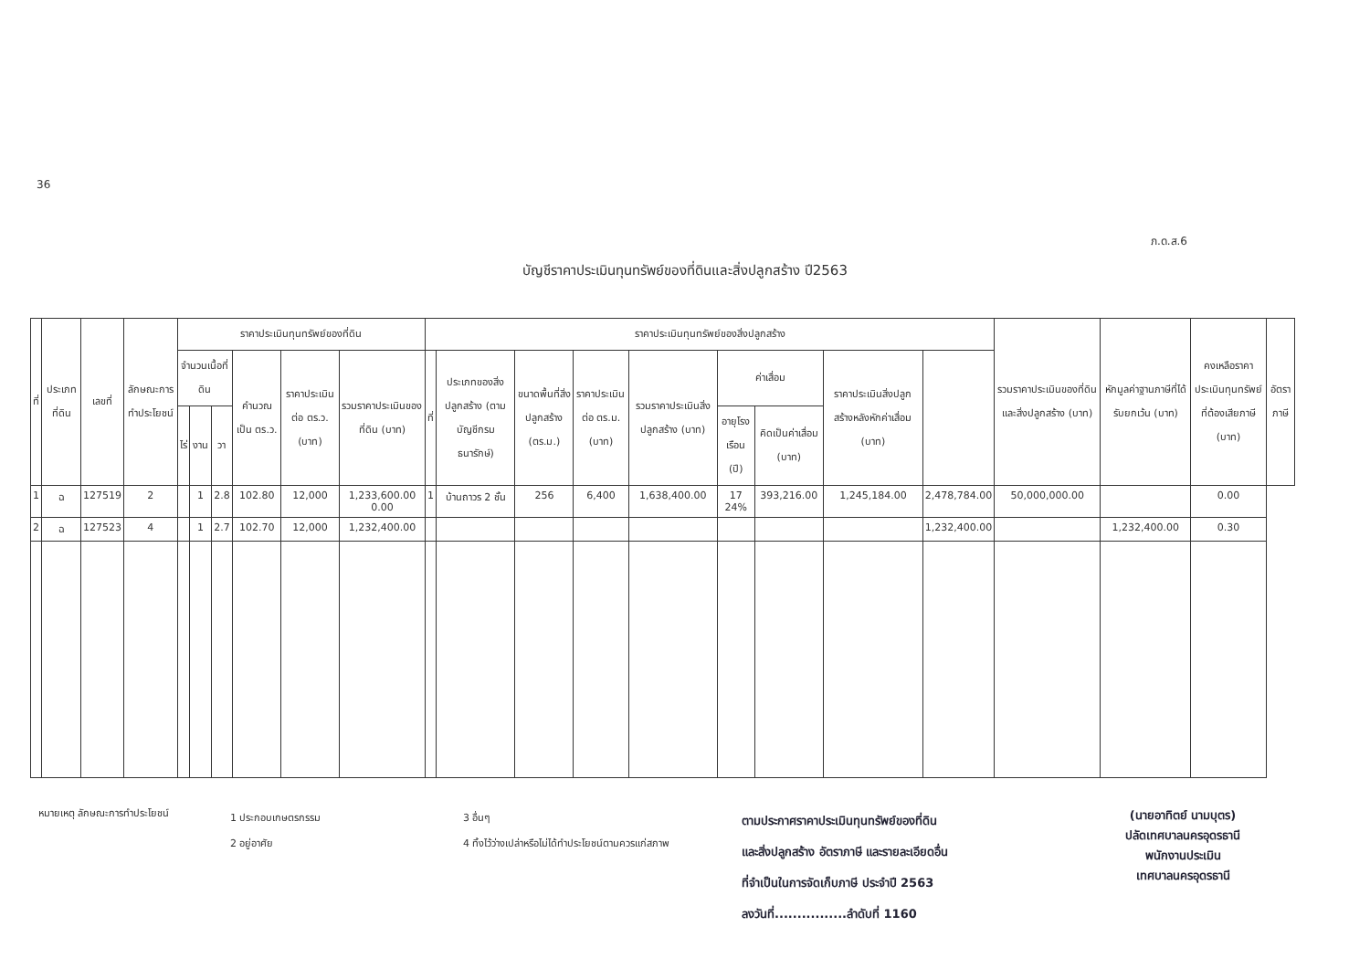36
ภ.ด.ส.6
บัญชีราคาประเมินทุนทรัพย์ของที่ดินและสิ่งปลูกสร้าง ปี2563
| ที่ | ประเภทที่ดิน | เลขที่ | ลักษณะการทำประโยชน์ | ราคาประเมินทุนทรัพย์ของที่ดิน | | | | | | ราคาประเมินทุนทรัพย์ของสิ่งปลูกสร้าง | | | | | | | | | รวมราคาประเมินของที่ดินและสิ่งปลูกสร้าง (บาท) | หักมูลค่าฐานภาษีที่ได้รับยกเว้น (บาท) | คงเหลือราคาประเมินทุนทรัพย์ที่ต้องเสียภาษี (บาท) | อัตราภาษี |
| --- | --- | --- | --- | --- | --- | --- | --- | --- | --- | --- | --- | --- | --- | --- | --- | --- | --- | --- | --- | --- | --- | --- |
| | | | | จำนวนเนื้อที่ดิน | | | คำนวณเป็น ตร.ว. | ราคาประเมินต่อ ตร.ว. (บาท) | รวมราคาประเมินของที่ดิน (บาท) | ที่ | ประเภทของสิ่งปลูกสร้าง (ตามบัญชีกรมธนารักษ์) | ขนาดพื้นที่สิ่งปลูกสร้าง (ตร.ม.) | ราคาประเมินต่อ ตร.ม. (บาท) | รวมราคาประเมินสิ่งปลูกสร้าง (บาท) | ค่าเสื่อม | | ราคาประเมินสิ่งปลูกสร้างหลังหักค่าเสื่อม (บาท) | | | | | |
| | | | | ไร่ | งาน | วา | | | | | | | | | อายุโรงเรือน (ปี) | คิดเป็นค่าเสื่อม (บาท) | | | | | | |
| 1 | ฉ | 127519 | 2 | | 1 | 2.8 | 102.80 | 12,000 | 1,233,600.00 0.00 | 1 | บ้านถาวร 2 ชั้น | 256 | 6,400 | 1,638,400.00 | 17 24% | 393,216.00 | 1,245,184.00 | 2,478,784.00 | 50,000,000.00 | | 0.00 | |
| 2 | ฉ | 127523 | 4 | | 1 | 2.7 | 102.70 | 12,000 | 1,232,400.00 | | | | | | | | | 1,232,400.00 | | 1,232,400.00 | 0.30 | |
หมายเหตุ ลักษณะการทำประโยชน์
1 ประกอบเกษตรกรรม
2 อยู่อาศัย
3 อื่นๆ
4 ทิ้งไว้ว่างเปล่าหรือไม่ได้ทำประโยชน์ตามควรแก่สภาพ
ตามประกาศราคาประเมินทุนทรัพย์ของที่ดิน
และสิ่งปลูกสร้าง อัตราภาษี และรายละเอียดอื่น
ที่จำเป็นในการจัดเก็บภาษี ประจำปี 2563
ลงวันที่................ลำดับที่ 1160
(นายอาทิตย์ นามบุตร)
ปลัดเทศบาลนครอุดรธานี
พนักงานประเมิน
เทศบาลนครอุดรธานี